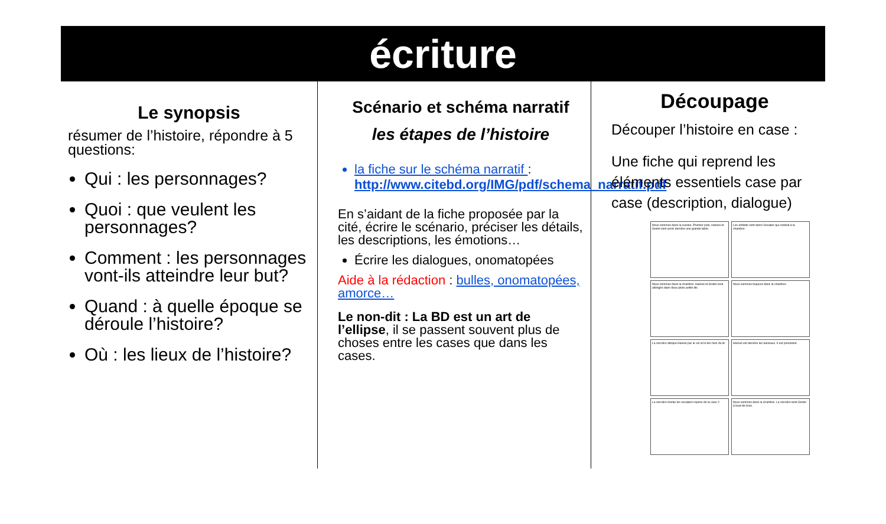écriture
Le synopsis
résumer de l’histoire, répondre à 5 questions:
Qui : les personnages?
Quoi : que veulent les personnages?
Comment : les personnages vont-ils atteindre leur but?
Quand : à quelle époque se déroule l’histoire?
Où : les lieux de l’histoire?
Scénario et schéma narratif
les étapes de l’histoire
la fiche sur le schéma narratif : http://www.citebd.org/IMG/pdf/schema_narratif.pdf
En s’aidant de la fiche proposée par la cité, écrire le scénario, préciser les détails, les descriptions, les émotions…
Écrire les dialogues, onomatopées
Aide à la rédaction : bulles, onomatopées, amorce…
Le non-dit : La BD est un art de l’ellipse, il se passent souvent plus de choses entre les cases que dans les cases.
Découpage
Découper l’histoire en case :
Une fiche qui reprend les éléments essentiels case par case (description, dialogue)
Nous sommes dans la cuisine. Premier plan, Hansel et Gretel sont assis derrière une grande table.
Les enfants sont dans l’escalier qui conduit à la chambre.
Nous sommes dans la chambre. Hansel et Gretel sont allongés dans deux jolies petits lits.
Nous sommes toujours dans la chambre.
La sorcière attrape Hansel par le col et le tire hors du lit.
Hansel est derrière les barreaux. Il est prisonnier.
La sorcière monte les escaliers reprise de la case 2
Nous sommes dans la chambre. La sorcière tient Gretel à bout de bras.